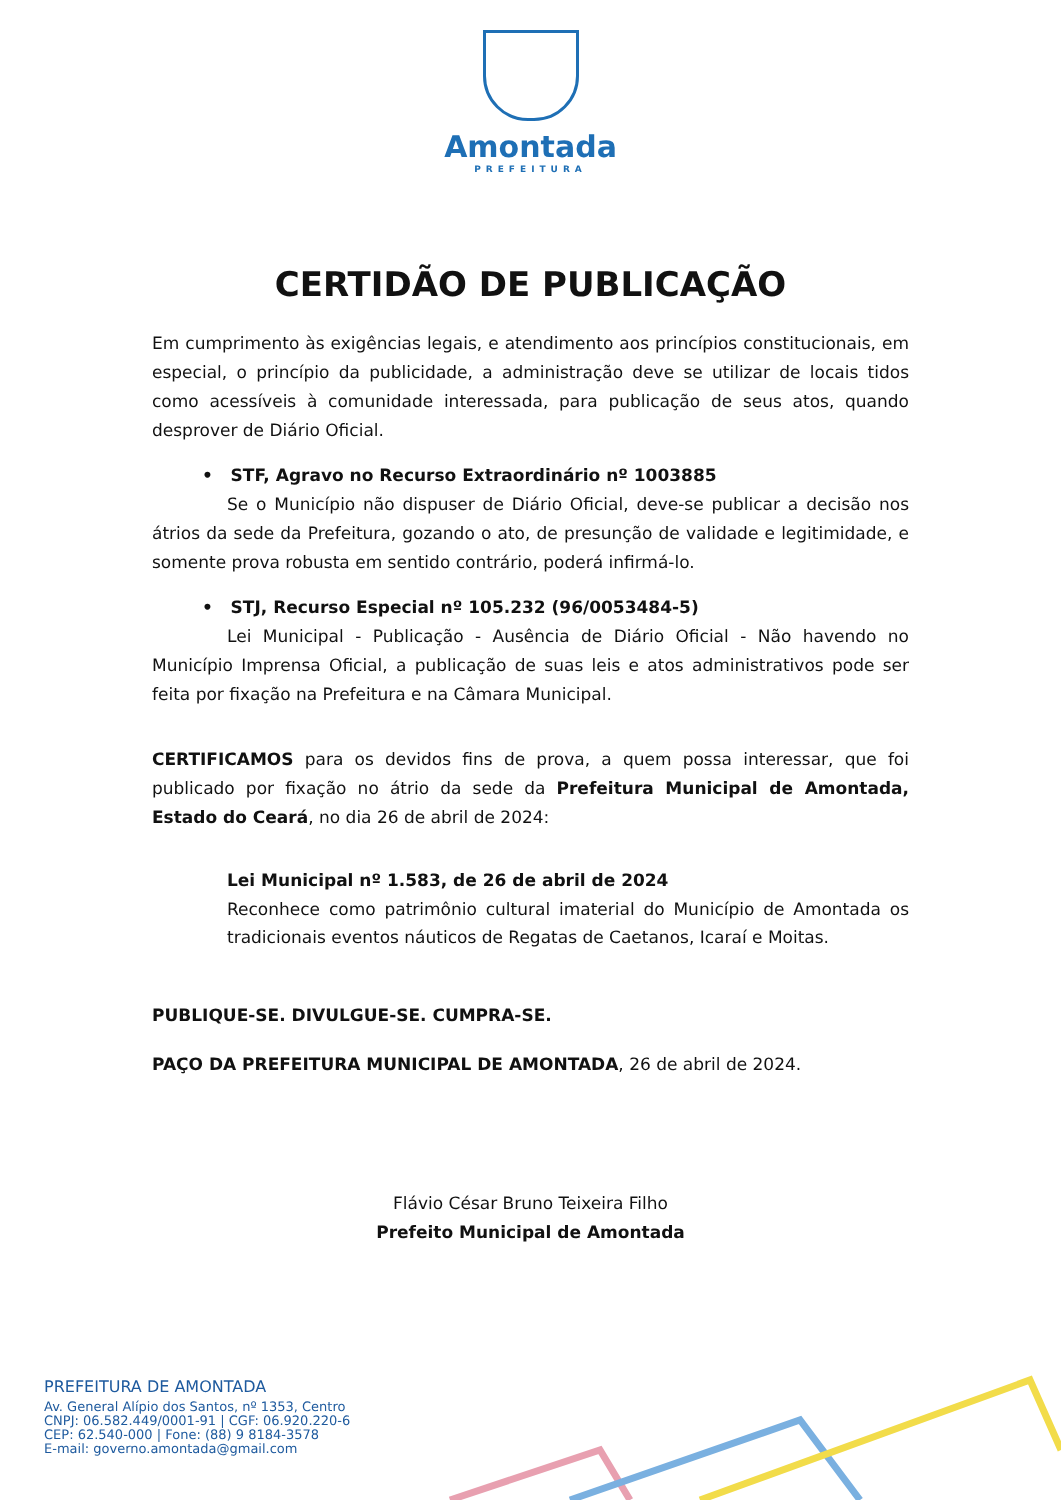Amontada
PREFEITURA
CERTIDÃO DE PUBLICAÇÃO
Em cumprimento às exigências legais, e atendimento aos princípios constitucionais, em especial, o princípio da publicidade, a administração deve se utilizar de locais tidos como acessíveis à comunidade interessada, para publicação de seus atos, quando desprover de Diário Oficial.
• STF, Agravo no Recurso Extraordinário nº 1003885
Se o Município não dispuser de Diário Oficial, deve-se publicar a decisão nos átrios da sede da Prefeitura, gozando o ato, de presunção de validade e legitimidade, e somente prova robusta em sentido contrário, poderá infirmá-lo.
• STJ, Recurso Especial nº 105.232 (96/0053484-5)
Lei Municipal - Publicação - Ausência de Diário Oficial - Não havendo no Município Imprensa Oficial, a publicação de suas leis e atos administrativos pode ser feita por fixação na Prefeitura e na Câmara Municipal.
CERTIFICAMOS para os devidos fins de prova, a quem possa interessar, que foi publicado por fixação no átrio da sede da Prefeitura Municipal de Amontada, Estado do Ceará, no dia 26 de abril de 2024:
Lei Municipal nº 1.583, de 26 de abril de 2024
Reconhece como patrimônio cultural imaterial do Município de Amontada os tradicionais eventos náuticos de Regatas de Caetanos, Icaraí e Moitas.
PUBLIQUE-SE. DIVULGUE-SE. CUMPRA-SE.
PAÇO DA PREFEITURA MUNICIPAL DE AMONTADA, 26 de abril de 2024.
Flávio César Bruno Teixeira Filho
Prefeito Municipal de Amontada
PREFEITURA DE AMONTADA
Av. General Alípio dos Santos, nº 1353, Centro
CNPJ: 06.582.449/0001-91 | CGF: 06.920.220-6
CEP: 62.540-000 | Fone: (88) 9 8184-3578
E-mail: governo.amontada@gmail.com